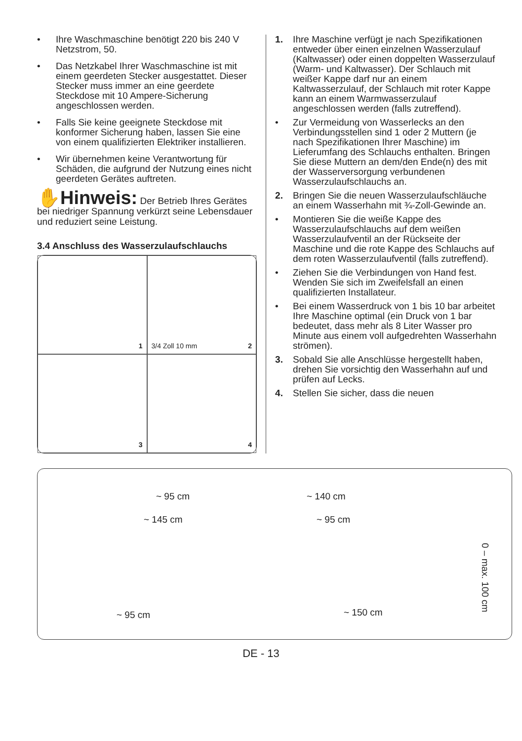• Ihre Waschmaschine benötigt 220 bis 240 V Netzstrom, 50.
• Das Netzkabel Ihrer Waschmaschine ist mit einem geerdeten Stecker ausgestattet. Dieser Stecker muss immer an eine geerdete Steckdose mit 10 Ampere-Sicherung angeschlossen werden.
• Falls Sie keine geeignete Steckdose mit konformer Sicherung haben, lassen Sie eine von einem qualifizierten Elektriker installieren.
• Wir übernehmen keine Verantwortung für Schäden, die aufgrund der Nutzung eines nicht geerdeten Gerätes auftreten.
✋Hinweis: Der Betrieb Ihres Gerätes bei niedriger Spannung verkürzt seine Lebensdauer und reduziert seine Leistung.
3.4 Anschluss des Wasserzulaufschlauchs
1
3/4 Zoll 10 mm 2
3
4
1. Ihre Maschine verfügt je nach Spezifikationen entweder über einen einzelnen Wasserzulauf (Kaltwasser) oder einen doppelten Wasserzulauf (Warm- und Kaltwasser). Der Schlauch mit weißer Kappe darf nur an einem Kaltwasserzulauf, der Schlauch mit roter Kappe kann an einem Warmwasserzulauf angeschlossen werden (falls zutreffend).
• Zur Vermeidung von Wasserlecks an den Verbindungsstellen sind 1 oder 2 Muttern (je nach Spezifikationen Ihrer Maschine) im Lieferumfang des Schlauchs enthalten. Bringen Sie diese Muttern an dem/den Ende(n) des mit der Wasserversorgung verbundenen Wasserzulaufschlauchs an.
2. Bringen Sie die neuen Wasserzulaufschläuche an einem Wasserhahn mit ¾-Zoll-Gewinde an.
• Montieren Sie die weiße Kappe des Wasserzulaufschlauchs auf dem weißen Wasserzulaufventil an der Rückseite der Maschine und die rote Kappe des Schlauchs auf dem roten Wasserzulaufventil (falls zutreffend).
• Ziehen Sie die Verbindungen von Hand fest. Wenden Sie sich im Zweifelsfall an einen qualifizierten Installateur.
• Bei einem Wasserdruck von 1 bis 10 bar arbeitet Ihre Maschine optimal (ein Druck von 1 bar bedeutet, dass mehr als 8 Liter Wasser pro Minute aus einem voll aufgedrehten Wasserhahn strömen).
3. Sobald Sie alle Anschlüsse hergestellt haben, drehen Sie vorsichtig den Wasserhahn auf und prüfen auf Lecks.
4. Stellen Sie sicher, dass die neuen
~ 95 cm ~ 140 cm
~ 145 cm ~ 95 cm
~ 95 cm ~ 150 cm
0 – max. 100 cm
DE - 13